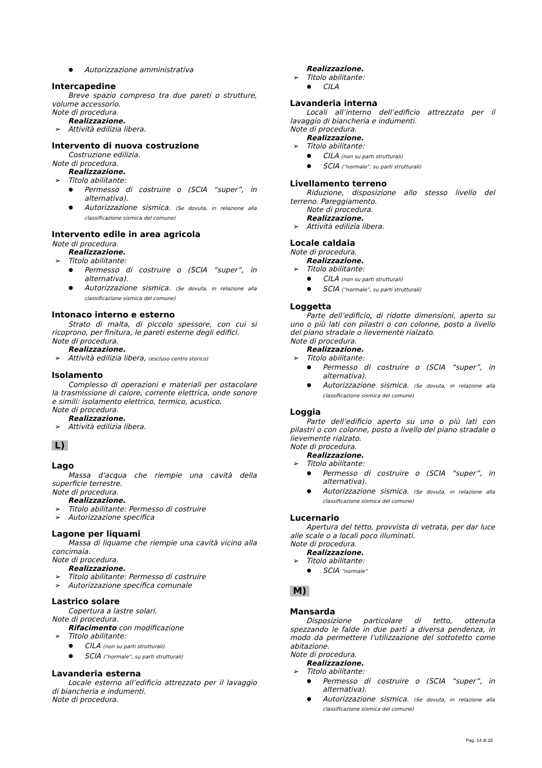Autorizzazione amministrativa
Intercapedine
Breve spazio compreso tra due pareti o strutture, volume accessorio.
Note di procedura.
Realizzazione.
Attività edilizia libera.
Intervento di nuova costruzione
Costruzione edilizia.
Note di procedura.
Realizzazione.
Titolo abilitante:
Permesso di costruire o (SCIA “super”, in alternativa).
Autorizzazione sismica. (Se dovuta, in relazione alla classificazione sismica del comune)
Intervento edile in area agricola
Note di procedura.
Realizzazione.
Titolo abilitante:
Permesso di costruire o (SCIA “super”, in alternativa).
Autorizzazione sismica. (Se dovuta, in relazione alla classificazione sismica del comune)
Intonaco interno e esterno
Strato di malta, di piccolo spessore, con cui si ricoprono, per finitura, le pareti esterne degli edifici.
Note di procedura.
Realizzazione.
Attività edilizia libera, (escluso centro storico)
Isolamento
Complesso di operazioni e materiali per ostacolare la trasmissione di calore, corrente elettrica, onde sonore e simili: isolamento elettrico, termico, acustico.
Note di procedura.
Realizzazione.
Attività edilizia libera.
L)
Lago
Massa d'acqua che riempie una cavità della superficie terrestre.
Note di procedura.
Realizzazione.
Titolo abilitante: Permesso di costruire
Autorizzazione specifica
Lagone per liquami
Massa di liquame che riempie una cavità vicino alla concimaia.
Note di procedura.
Realizzazione.
Titolo abilitante: Permesso di costruire
Autorizzazione specifica comunale
Lastrico solare
Copertura a lastre solari.
Note di procedura.
Rifacimento con modificazione
Titolo abilitante:
CILA (non su parti strutturali)
SCIA (“normale”, su parti strutturali)
Lavanderia esterna
Locale esterno all’edificio attrezzato per il lavaggio di biancheria e indumenti.
Note di procedura.
Realizzazione.
Titolo abilitante:
CILA
Lavanderia interna
Locali all’interno dell’edificio attrezzato per il lavaggio di biancheria e indumenti.
Note di procedura.
Realizzazione.
Titolo abilitante:
CILA (non su parti strutturali)
SCIA (“normale”, su parti strutturali)
Livellamento terreno
Riduzione, disposizione allo stesso livello del terreno. Pareggiamento.
Note di procedura.
Realizzazione.
Attività edilizia libera.
Locale caldaia
Note di procedura.
Realizzazione.
Titolo abilitante:
CILA (non su parti strutturali)
SCIA (“normale”, su parti strutturali)
Loggetta
Parte dell’edificio, di ridotte dimensioni, aperto su uno o più lati con pilastri o con colonne, posto a livello del piano stradale o lievemente rialzato.
Note di procedura.
Realizzazione.
Titolo abilitante:
Permesso di costruire o (SCIA “super”, in alternativa).
Autorizzazione sismica. (Se dovuta, in relazione alla classificazione sismica del comune)
Loggia
Parte dell’edificio aperto su uno o più lati con pilastri o con colonne, posto a livello del piano stradale o lievemente rialzato.
Note di procedura.
Realizzazione.
Titolo abilitante:
Permesso di costruire o (SCIA “super”, in alternativa).
Autorizzazione sismica. (Se dovuta, in relazione alla classificazione sismica del comune)
Lucernario
Apertura del tetto, provvista di vetrata, per dar luce alle scale o a locali poco illuminati.
Note di procedura.
Realizzazione.
Titolo abilitante:
SCIA “normale”
M)
Mansarda
Disposizione particolare di tetto, ottenuta spezzando le falde in due parti a diversa pendenza, in modo da permettere l'utilizzazione del sottotetto come abitazione.
Note di procedura.
Realizzazione.
Titolo abilitante:
Permesso di costruire o (SCIA “super”, in alternativa).
Autorizzazione sismica. (Se dovuta, in relazione alla classificazione sismica del comune)
Pag. 14 di 25